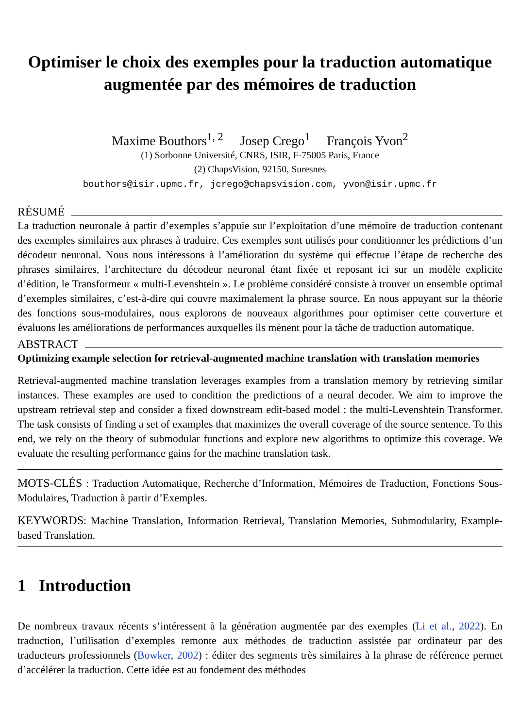Optimiser le choix des exemples pour la traduction automatique augmentée par des mémoires de traduction
Maxime Bouthors<sup>1, 2</sup> Josep Crego<sup>1</sup> François Yvon<sup>2</sup>
(1) Sorbonne Université, CNRS, ISIR, F-75005 Paris, France
(2) ChapsVision, 92150, Suresnes
bouthors@isir.upmc.fr, jcrego@chapsvision.com, yvon@isir.upmc.fr
RÉSUMÉ
La traduction neuronale à partir d’exemples s’appuie sur l’exploitation d’une mémoire de traduction contenant des exemples similaires aux phrases à traduire. Ces exemples sont utilisés pour conditionner les prédictions d’un décodeur neuronal. Nous nous intéressons à l’amélioration du système qui effectue l’étape de recherche des phrases similaires, l’architecture du décodeur neuronal étant fixée et reposant ici sur un modèle explicite d’édition, le Transformeur « multi-Levenshtein ». Le problème considéré consiste à trouver un ensemble optimal d’exemples similaires, c’est-à-dire qui couvre maximalement la phrase source. En nous appuyant sur la théorie des fonctions sous-modulaires, nous explorons de nouveaux algorithmes pour optimiser cette couverture et évaluons les améliorations de performances auxquelles ils mènent pour la tâche de traduction automatique.
ABSTRACT
Optimizing example selection for retrieval-augmented machine translation with translation memories
Retrieval-augmented machine translation leverages examples from a translation memory by retrieving similar instances. These examples are used to condition the predictions of a neural decoder. We aim to improve the upstream retrieval step and consider a fixed downstream edit-based model : the multi-Levenshtein Transformer. The task consists of finding a set of examples that maximizes the overall coverage of the source sentence. To this end, we rely on the theory of submodular functions and explore new algorithms to optimize this coverage. We evaluate the resulting performance gains for the machine translation task.
MOTS-CLÉS : Traduction Automatique, Recherche d’Information, Mémoires de Traduction, Fonctions Sous-Modulaires, Traduction à partir d’Exemples.
KEYWORDS: Machine Translation, Information Retrieval, Translation Memories, Submodularity, Example-based Translation.
1 Introduction
De nombreux travaux récents s’intéressent à la génération augmentée par des exemples (Li et al., 2022). En traduction, l’utilisation d’exemples remonte aux méthodes de traduction assistée par ordinateur par des traducteurs professionnels (Bowker, 2002) : éditer des segments très similaires à la phrase de référence permet d’accélérer la traduction. Cette idée est au fondement des méthodes